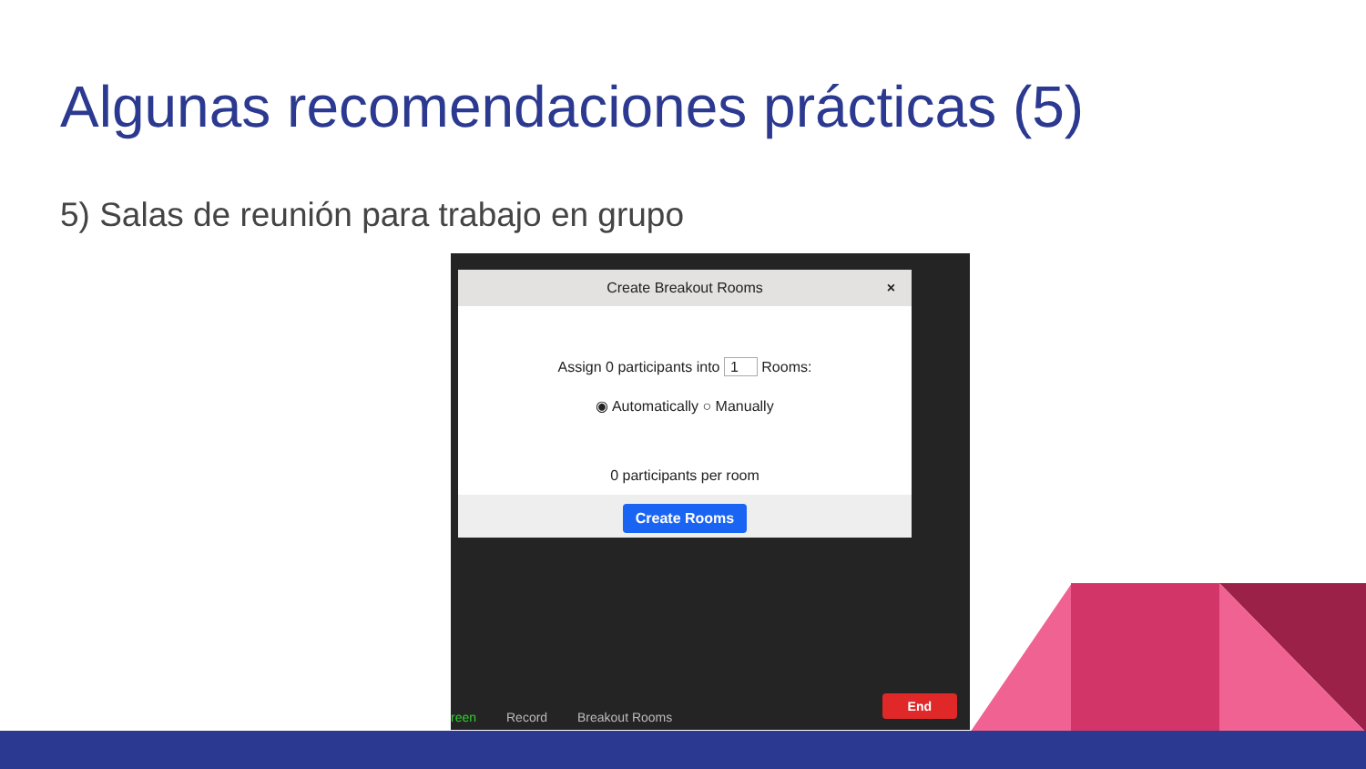Algunas recomendaciones prácticas (5)
5) Salas de reunión para trabajo en grupo
Create Breakout Rooms ×
Assign 0 participants into 1 Rooms:
◉ Automatically ○ Manually
0 participants per room
Create Rooms
reen Record Breakout Rooms End